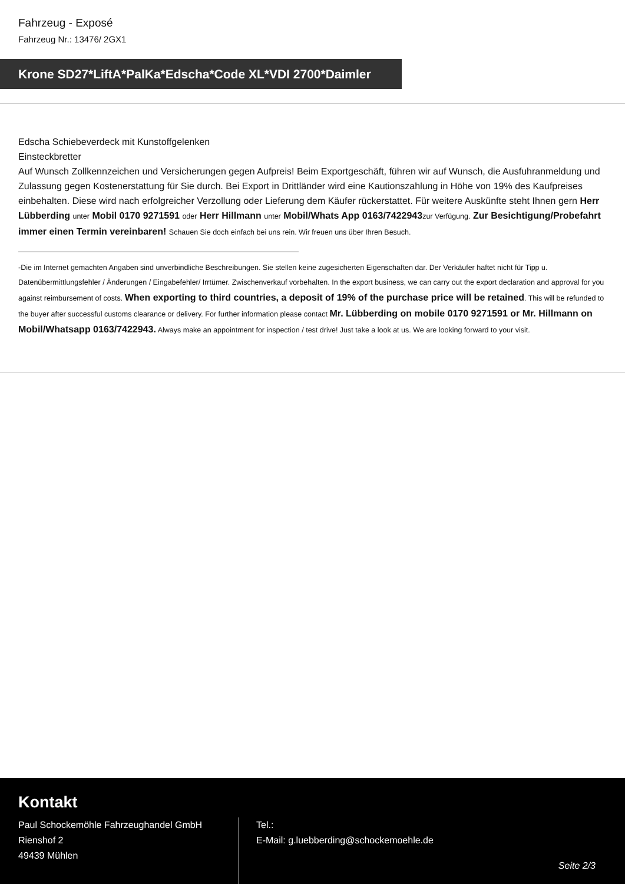Fahrzeug - Exposé
Fahrzeug Nr.: 13476/ 2GX1
Krone SD27*LiftA*PalKa*Edscha*Code XL*VDI 2700*Daimler
Edscha Schiebeverdeck mit Kunstoffgelenken
Einsteckbretter
Auf Wunsch Zollkennzeichen und Versicherungen gegen Aufpreis! Beim Exportgeschäft, führen wir auf Wunsch, die Ausfuhranmeldung und Zulassung gegen Kostenerstattung für Sie durch. Bei Export in Drittländer wird eine Kautionszahlung in Höhe von 19% des Kaufpreises einbehalten. Diese wird nach erfolgreicher Verzollung oder Lieferung dem Käufer rückerstattet. Für weitere Auskünfte steht Ihnen gern Herr Lübberding unter Mobil 0170 9271591 oder Herr Hillmann unter Mobil/Whats App 0163/7422943 zur Verfügung. Zur Besichtigung/Probefahrt immer einen Termin vereinbaren! Schauen Sie doch einfach bei uns rein. Wir freuen uns über Ihren Besuch.
-Die im Internet gemachten Angaben sind unverbindliche Beschreibungen. Sie stellen keine zugesicherten Eigenschaften dar. Der Verkäufer haftet nicht für Tipp u. Datenübermittlungsfehler / Änderungen / Eingabefehler/ Irrtümer. Zwischenverkauf vorbehalten. In the export business, we can carry out the export declaration and approval for you against reimbursement of costs. When exporting to third countries, a deposit of 19% of the purchase price will be retained. This will be refunded to the buyer after successful customs clearance or delivery. For further information please contact Mr. Lübberding on mobile 0170 9271591 or Mr. Hillmann on Mobil/Whatsapp 0163/7422943. Always make an appointment for inspection / test drive! Just take a look at us. We are looking forward to your visit.
Kontakt
Paul Schockemöhle Fahrzeughandel GmbH
Rienshof 2
49439 Mühlen
Tel.:
E-Mail: g.luebberding@schockemoehle.de
Seite 2/3